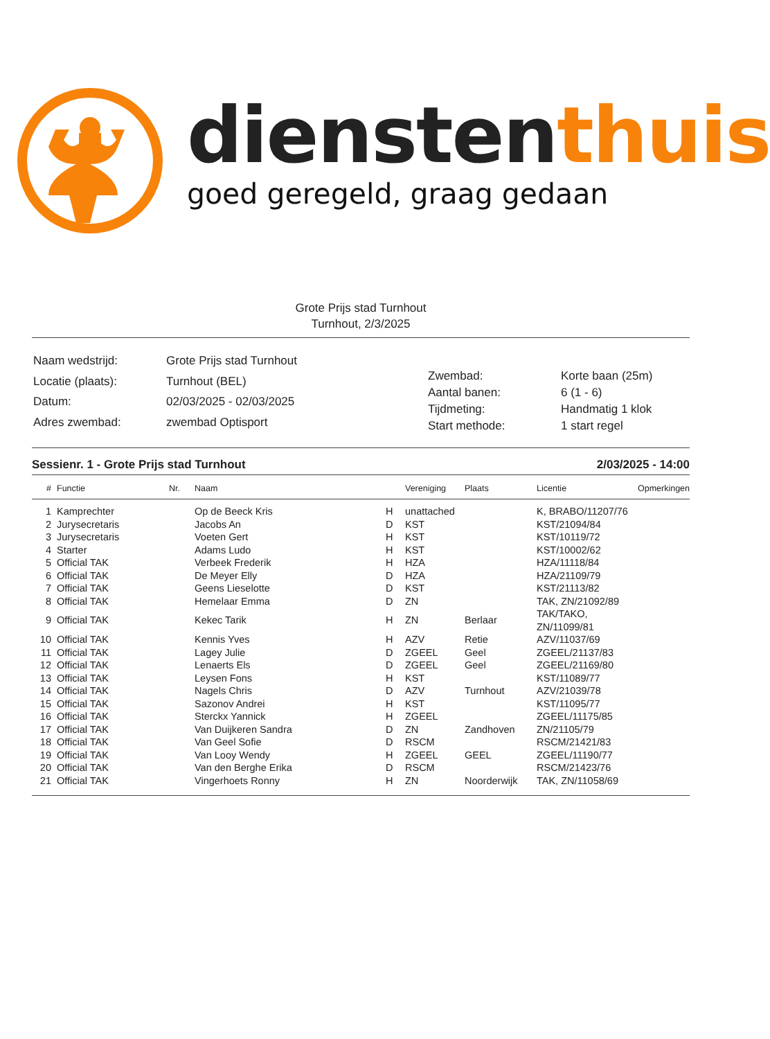dienstenthuis
goed geregeld, graag gedaan
Grote Prijs stad Turnhout
Turnhout, 2/3/2025
| Naam wedstrijd: | Grote Prijs stad Turnhout |
| Locatie (plaats): | Turnhout (BEL) |
| Datum: | 02/03/2025 - 02/03/2025 |
| Adres zwembad: | zwembad Optisport |
| Zwembad: | Korte baan (25m) |
| Aantal banen: | 6 (1 - 6) |
| Tijdmeting: | Handmatig 1 klok |
| Start methode: | 1 start regel |
Sessienr. 1 - Grote Prijs stad Turnhout 2/03/2025 - 14:00
| # | Functie | Nr. | Naam | | Vereniging | Plaats | Licentie | Opmerkingen |
| --- | --- | --- | --- | --- | --- | --- | --- | --- |
| 1 | Kamprechter | | Op de Beeck Kris | H | unattached | | K, BRABO/11207/76 | |
| 2 | Jurysecretaris | | Jacobs An | D | KST | | KST/21094/84 | |
| 3 | Jurysecretaris | | Voeten Gert | H | KST | | KST/10119/72 | |
| 4 | Starter | | Adams Ludo | H | KST | | KST/10002/62 | |
| 5 | Official TAK | | Verbeek Frederik | H | HZA | | HZA/11118/84 | |
| 6 | Official TAK | | De Meyer Elly | D | HZA | | HZA/21109/79 | |
| 7 | Official TAK | | Geens Lieselotte | D | KST | | KST/21113/82 | |
| 8 | Official TAK | | Hemelaar Emma | D | ZN | | TAK, ZN/21092/89 | |
| 9 | Official TAK | | Kekec Tarik | H | ZN | Berlaar | TAK/TAKO, ZN/11099/81 | |
| 10 | Official TAK | | Kennis Yves | H | AZV | Retie | AZV/11037/69 | |
| 11 | Official TAK | | Lagey Julie | D | ZGEEL | Geel | ZGEEL/21137/83 | |
| 12 | Official TAK | | Lenaerts Els | D | ZGEEL | Geel | ZGEEL/21169/80 | |
| 13 | Official TAK | | Leysen Fons | H | KST | | KST/11089/77 | |
| 14 | Official TAK | | Nagels Chris | D | AZV | Turnhout | AZV/21039/78 | |
| 15 | Official TAK | | Sazonov Andrei | H | KST | | KST/11095/77 | |
| 16 | Official TAK | | Sterckx Yannick | H | ZGEEL | | ZGEEL/11175/85 | |
| 17 | Official TAK | | Van Duijkeren Sandra | D | ZN | Zandhoven | ZN/21105/79 | |
| 18 | Official TAK | | Van Geel Sofie | D | RSCM | | RSCM/21421/83 | |
| 19 | Official TAK | | Van Looy Wendy | H | ZGEEL | GEEL | ZGEEL/11190/77 | |
| 20 | Official TAK | | Van den Berghe Erika | D | RSCM | | RSCM/21423/76 | |
| 21 | Official TAK | | Vingerhoets Ronny | H | ZN | Noorderwijk | TAK, ZN/11058/69 | |